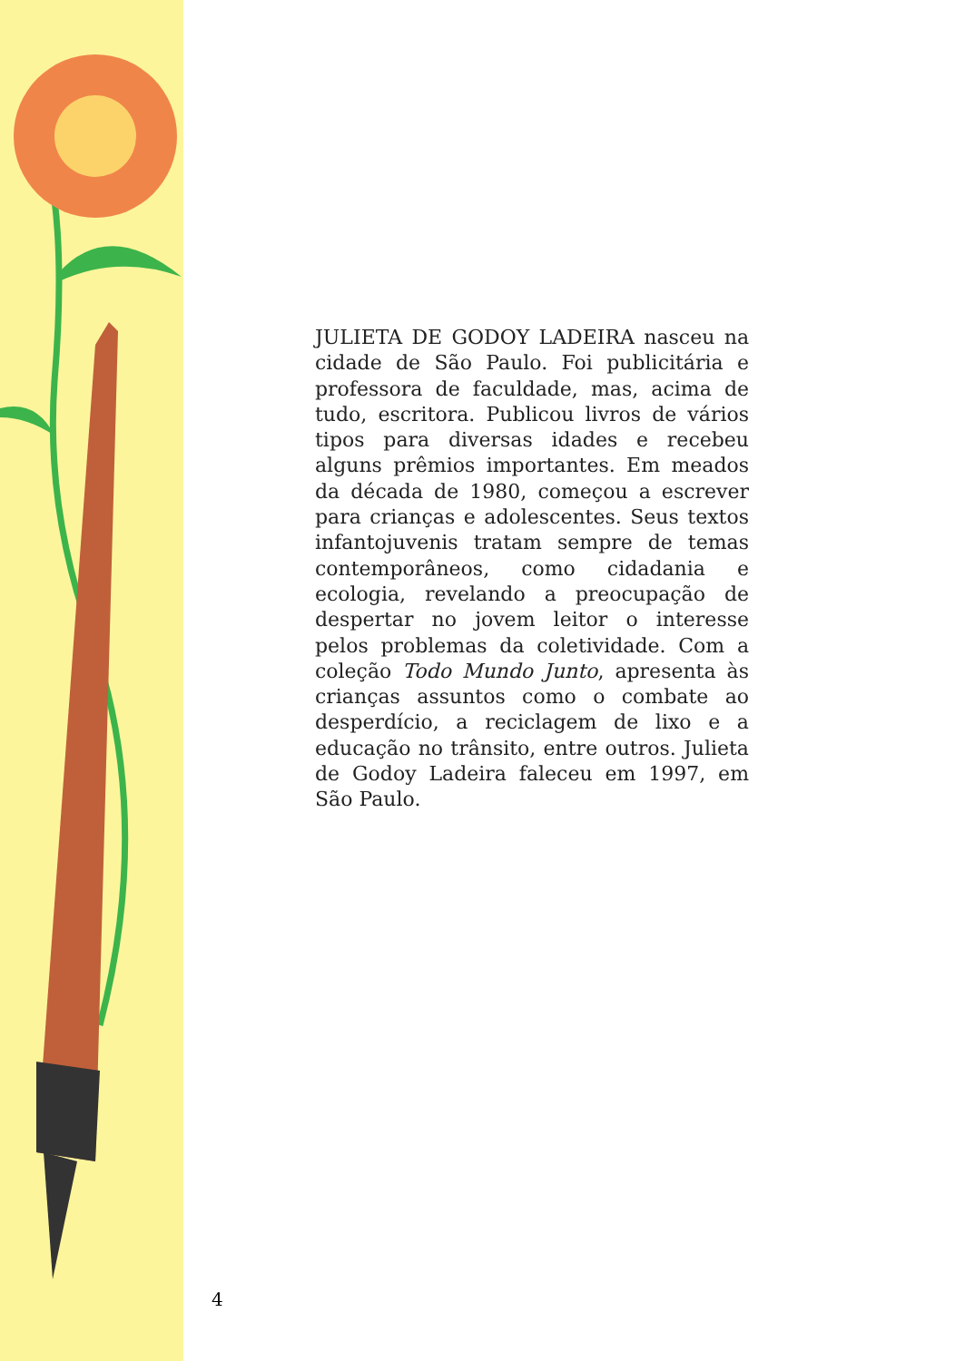JULIETA DE GODOY LADEIRA nasceu na cidade de São Paulo. Foi publicitária e professora de faculdade, mas, acima de tudo, escritora. Publicou livros de vários tipos para diversas idades e recebeu alguns prêmios importantes. Em meados da década de 1980, começou a escrever para crianças e adolescentes. Seus textos infantojuvenis tratam sempre de temas contemporâneos, como cidadania e ecologia, revelando a preocupação de despertar no jovem leitor o interesse pelos problemas da coletividade. Com a coleção Todo Mundo Junto, apresenta às crianças assuntos como o combate ao desperdício, a reciclagem de lixo e a educação no trânsito, entre outros. Julieta de Godoy Ladeira faleceu em 1997, em São Paulo.
4